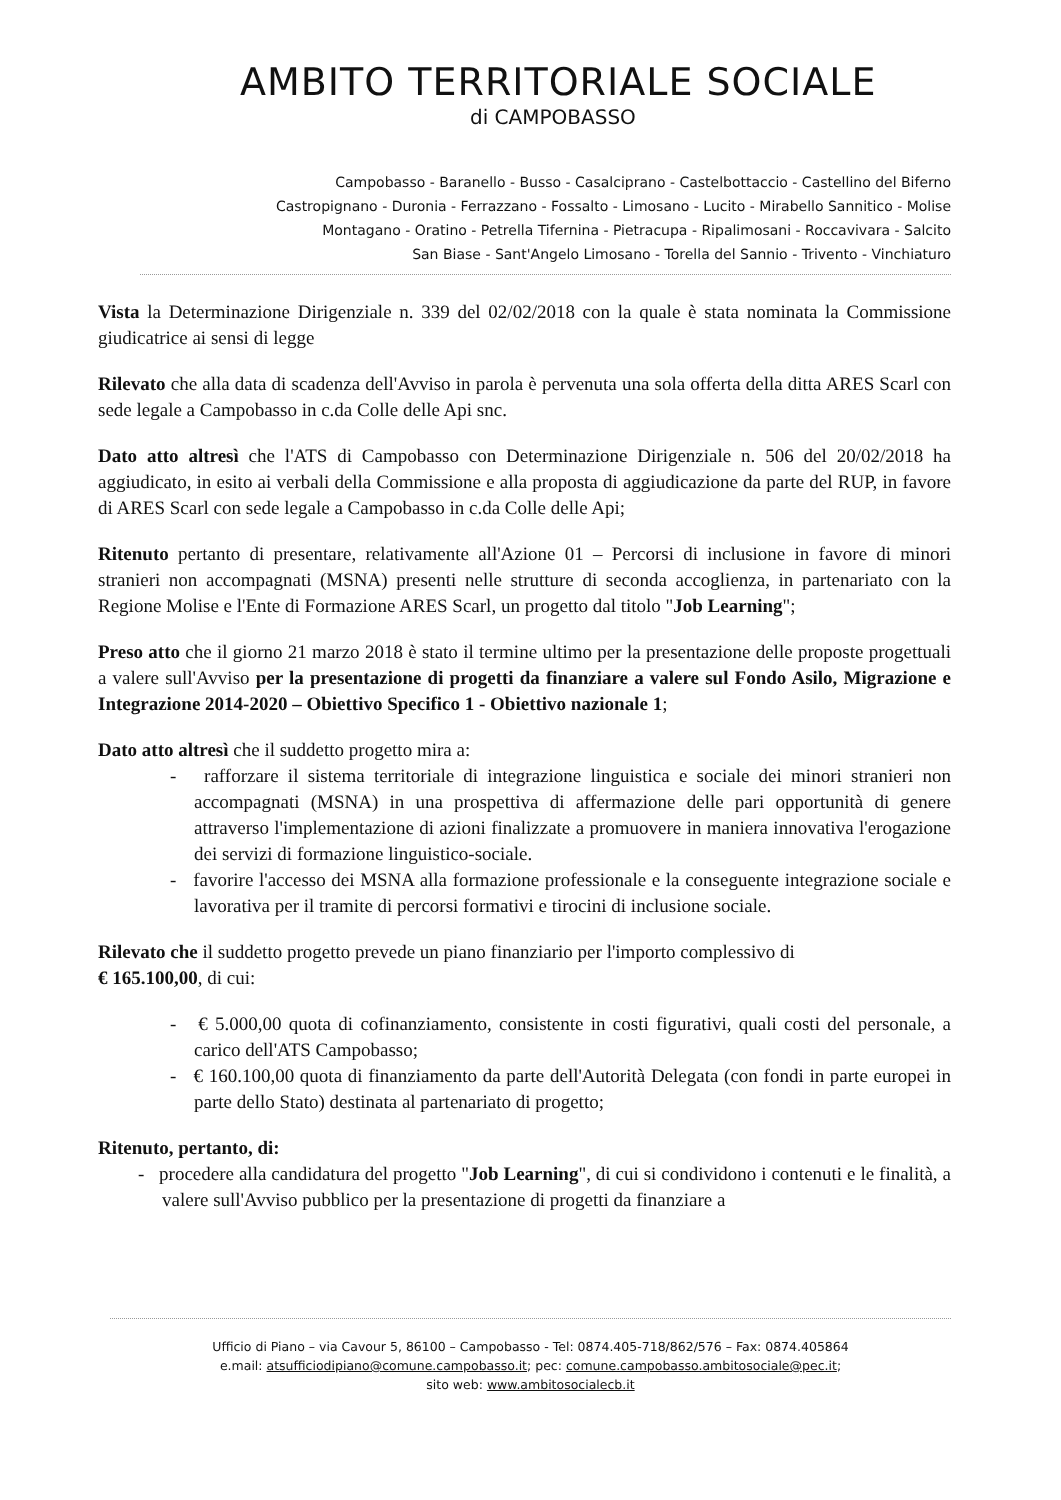AMBITO TERRITORIALE SOCIALE
di CAMPOBASSO
Campobasso - Baranello - Busso - Casalciprano - Castelbottaccio - Castellino del Biferno
Castropignano - Duronia - Ferrazzano - Fossalto - Limosano - Lucito - Mirabello Sannitico - Molise
Montagano - Oratino - Petrella Tifernina - Pietracupa - Ripalimosani - Roccavivara - Salcito
San Biase - Sant'Angelo Limosano - Torella del Sannio - Trivento - Vinchiaturo
Vista la Determinazione Dirigenziale n. 339 del 02/02/2018 con la quale è stata nominata la Commissione giudicatrice ai sensi di legge
Rilevato che alla data di scadenza dell'Avviso in parola è pervenuta una sola offerta della ditta ARES Scarl con sede legale a Campobasso in c.da Colle delle Api snc.
Dato atto altresì che l'ATS di Campobasso con Determinazione Dirigenziale n. 506 del 20/02/2018 ha aggiudicato, in esito ai verbali della Commissione e alla proposta di aggiudicazione da parte del RUP, in favore di ARES Scarl con sede legale a Campobasso in c.da Colle delle Api;
Ritenuto pertanto di presentare, relativamente all'Azione 01 – Percorsi di inclusione in favore di minori stranieri non accompagnati (MSNA) presenti nelle strutture di seconda accoglienza, in partenariato con la Regione Molise e l'Ente di Formazione ARES Scarl, un progetto dal titolo "Job Learning";
Preso atto che il giorno 21 marzo 2018 è stato il termine ultimo per la presentazione delle proposte progettuali a valere sull'Avviso per la presentazione di progetti da finanziare a valere sul Fondo Asilo, Migrazione e Integrazione 2014-2020 – Obiettivo Specifico 1 - Obiettivo nazionale 1;
Dato atto altresì che il suddetto progetto mira a:
- rafforzare il sistema territoriale di integrazione linguistica e sociale dei minori stranieri non accompagnati (MSNA) in una prospettiva di affermazione delle pari opportunità di genere attraverso l'implementazione di azioni finalizzate a promuovere in maniera innovativa l'erogazione dei servizi di formazione linguistico-sociale.
- favorire l'accesso dei MSNA alla formazione professionale e la conseguente integrazione sociale e lavorativa per il tramite di percorsi formativi e tirocini di inclusione sociale.
Rilevato che il suddetto progetto prevede un piano finanziario per l'importo complessivo di
€ 165.100,00, di cui:
- € 5.000,00 quota di cofinanziamento, consistente in costi figurativi, quali costi del personale, a carico dell'ATS Campobasso;
- € 160.100,00 quota di finanziamento da parte dell'Autorità Delegata (con fondi in parte europei in parte dello Stato) destinata al partenariato di progetto;
Ritenuto, pertanto, di:
- procedere alla candidatura del progetto "Job Learning", di cui si condividono i contenuti e le finalità, a valere sull'Avviso pubblico per la presentazione di progetti da finanziare a
Ufficio di Piano – via Cavour 5, 86100 – Campobasso - Tel: 0874.405-718/862/576 – Fax: 0874.405864
e.mail: atsufficiodipiano@comune.campobasso.it; pec: comune.campobasso.ambitosociale@pec.it;
sito web: www.ambitosocialecb.it